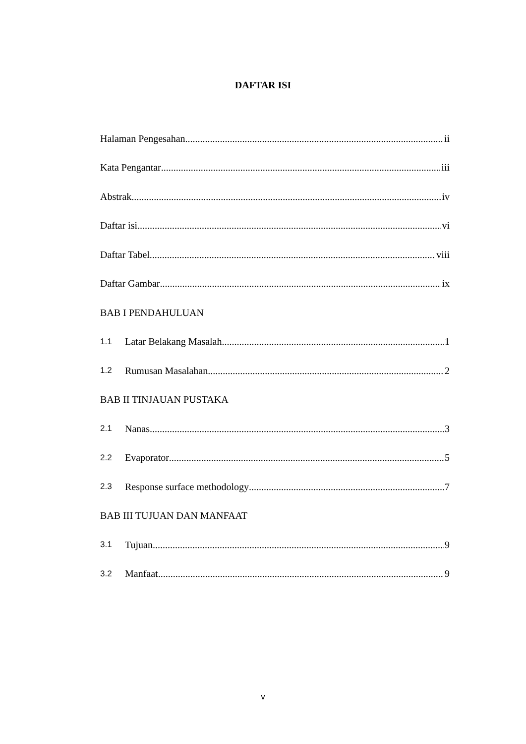DAFTAR ISI
Halaman Pengesahan ii
Kata Pengantar iii
Abstrak. iv
Daftar isi vi
Daftar Tabel viii
Daftar Gambar ix
BAB I PENDAHULUAN
1.1 Latar Belakang Masalah 1
1.2 Rumusan Masalahan 2
BAB II TINJAUAN PUSTAKA
2.1 Nanas 3
2.2 Evaporator 5
2.3 Response surface methodology 7
BAB III TUJUAN DAN MANFAAT
3.1 Tujuan 9
3.2 Manfaat 9
v